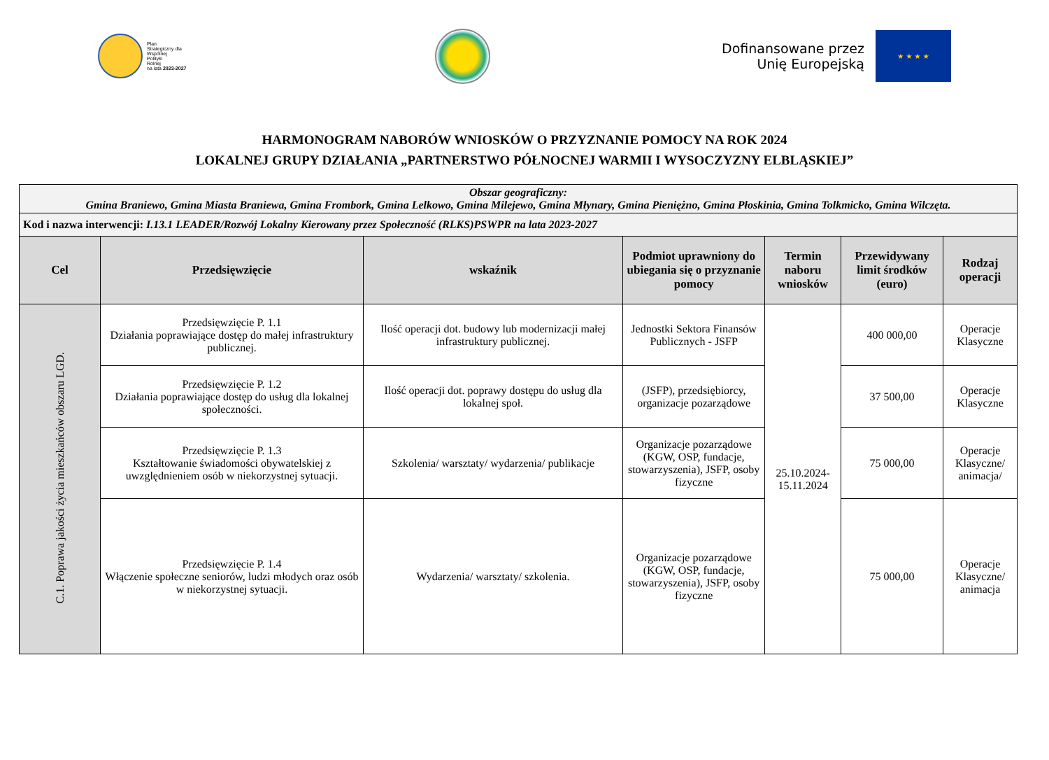Plan
Strategiczny dla
Wspólnej
Polityki
Rolnej
na lata 2023-2027
Dofinansowane przez
Unię Europejską
★ ★ ★ ★
HARMONOGRAM NABORÓW WNIOSKÓW O PRZYZNANIE POMOCY NA ROK 2024
LOKALNEJ GRUPY DZIAŁANIA „PARTNERSTWO PÓŁNOCNEJ WARMII I WYSOCZYZNY ELBLĄSKIEJ”
| Obszar geograficzny: Gmina Braniewo, Gmina Miasta Braniewa, Gmina Frombork, Gmina Lelkowo, Gmina Milejewo, Gmina Młynary, Gmina Pieniężno, Gmina Płoskinia, Gmina Tolkmicko, Gmina Wilczęta. | | | | | | |
| Kod i nazwa interwencji: I.13.1 LEADER/Rozwój Lokalny Kierowany przez Społeczność (RLKS)PSWPR na lata 2023-2027 | | | | | | |
| Cel | Przedsięwzięcie | wskaźnik | Podmiot uprawniony do ubiegania się o przyznanie pomocy | Termin naboru wniosków | Przewidywany limit środków (euro) | Rodzaj operacji |
| C.1. Poprawa jakości życia mieszkańców obszaru LGD. | Przedsięwzięcie P. 1.1 Działania poprawiające dostęp do małej infrastruktury publicznej. | Ilość operacji dot. budowy lub modernizacji małej infrastruktury publicznej. | Jednostki Sektora Finansów Publicznych - JSFP | 25.10.2024- 15.11.2024 | 400 000,00 | Operacje Klasyczne |
| | Przedsięwzięcie P. 1.2 Działania poprawiające dostęp do usług dla lokalnej społeczności. | Ilość operacji dot. poprawy dostępu do usług dla lokalnej społ. | (JSFP), przedsiębiorcy, organizacje pozarządowe | | 37 500,00 | Operacje Klasyczne |
| | Przedsięwzięcie P. 1.3 Kształtowanie świadomości obywatelskiej z uwzględnieniem osób w niekorzystnej sytuacji. | Szkolenia/ warsztaty/ wydarzenia/ publikacje | Organizacje pozarządowe (KGW, OSP, fundacje, stowarzyszenia), JSFP, osoby fizyczne | | 75 000,00 | Operacje Klasyczne/ animacja/ |
| | Przedsięwzięcie P. 1.4 Włączenie społeczne seniorów, ludzi młodych oraz osób w niekorzystnej sytuacji. | Wydarzenia/ warsztaty/ szkolenia. | Organizacje pozarządowe (KGW, OSP, fundacje, stowarzyszenia), JSFP, osoby fizyczne | | 75 000,00 | Operacje Klasyczne/ animacja |